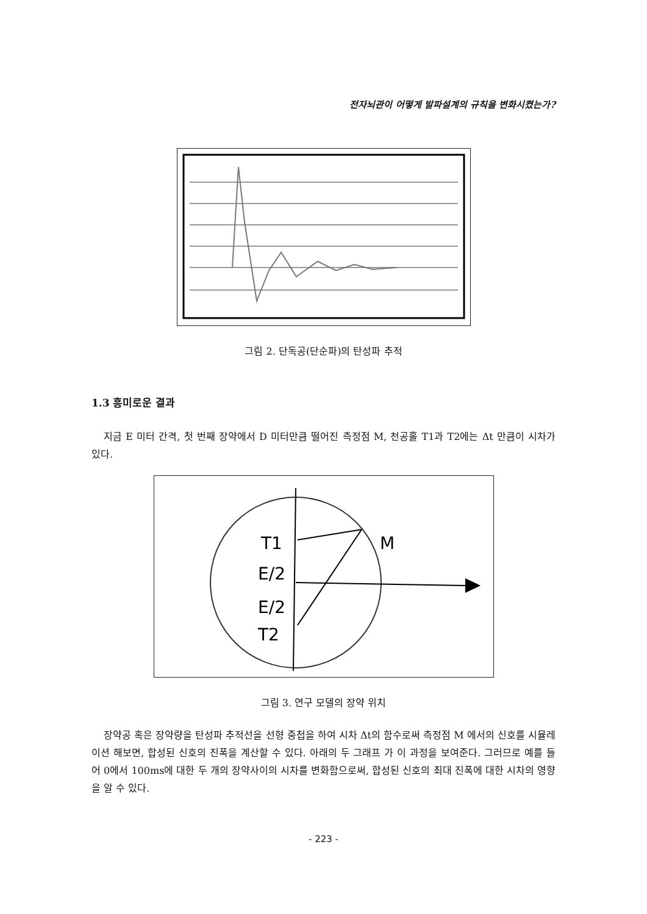전자뇌관이 어떻게 발파설계의 규칙을 변화시켰는가?
그림 2. 단독공(단순파)의 탄성파 추적
1.3 흥미로운 결과
지금 E 미터 간격, 첫 번째 장약에서 D 미터만큼 떨어진 측정점 M, 천공홀 T1과 T2에는 Δt 만큼이 시차가 있다.
T1
M
E/2
E/2
T2
그림 3. 연구 모델의 장약 위치
장약공 혹은 장약량을 탄성파 추적선을 선형 중첩을 하여 시차 Δt의 함수로써 측정점 M 에서의 신호를 시뮬레이션 해보면, 합성된 신호의 진폭을 계산할 수 있다. 아래의 두 그래프 가 이 과정을 보여준다. 그러므로 예를 들어 0에서 100ms에 대한 두 개의 장약사이의 시차를 변화함으로써, 합성된 신호의 최대 진폭에 대한 시차의 영향을 알 수 있다.
- 223 -